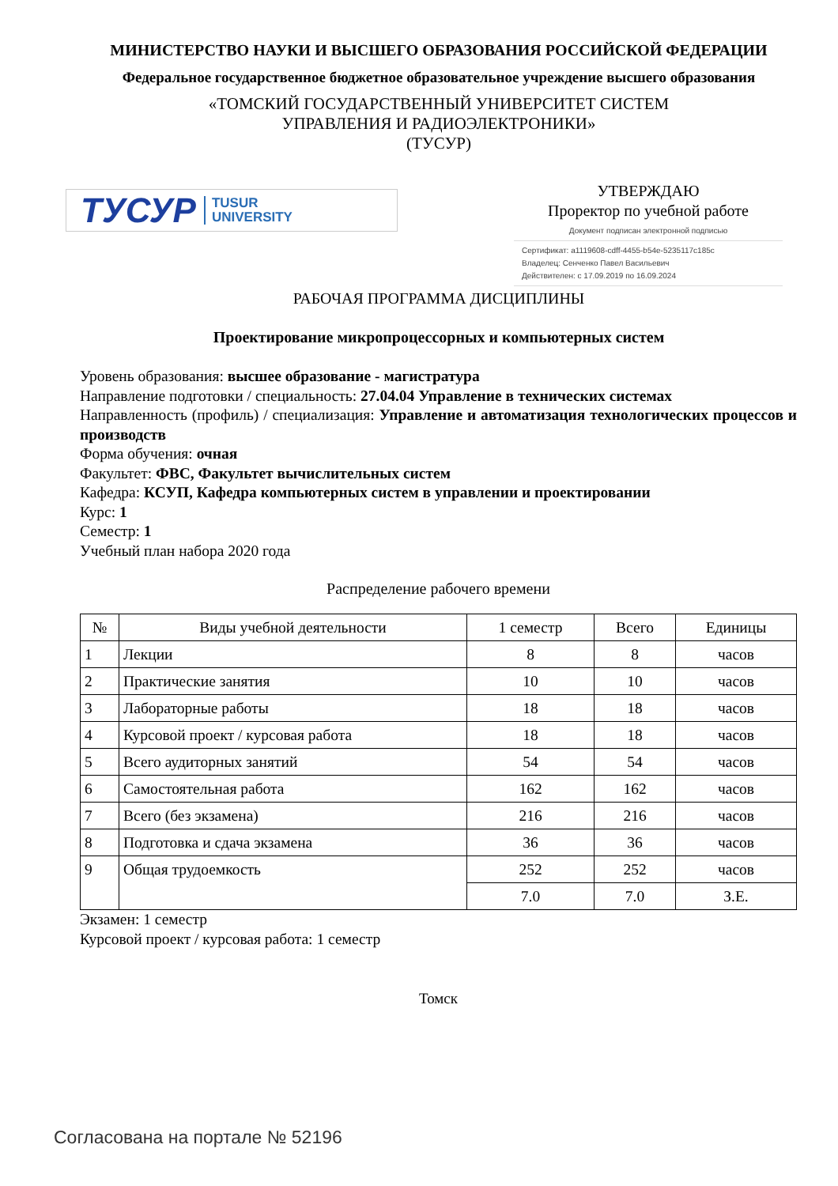МИНИСТЕРСТВО НАУКИ И ВЫСШЕГО ОБРАЗОВАНИЯ РОССИЙСКОЙ ФЕДЕРАЦИИ
Федеральное государственное бюджетное образовательное учреждение высшего образования
«ТОМСКИЙ ГОСУДАРСТВЕННЫЙ УНИВЕРСИТЕТ СИСТЕМ
УПРАВЛЕНИЯ И РАДИОЭЛЕКТРОНИКИ»
(ТУСУР)
ТУСУР TUSUR
UNIVERSITY
УТВЕРЖДАЮ
Проректор по учебной работе
Документ подписан электронной подписью
Сертификат: a1119608-cdff-4455-b54e-5235117c185c
Владелец: Сенченко Павел Васильевич
Действителен: с 17.09.2019 по 16.09.2024
РАБОЧАЯ ПРОГРАММА ДИСЦИПЛИНЫ
Проектирование микропроцессорных и компьютерных систем
Уровень образования: высшее образование - магистратура
Направление подготовки / специальность: 27.04.04 Управление в технических системах
Направленность (профиль) / специализация: Управление и автоматизация технологических процессов и производств
Форма обучения: очная
Факультет: ФВС, Факультет вычислительных систем
Кафедра: КСУП, Кафедра компьютерных систем в управлении и проектировании
Курс: 1
Семестр: 1
Учебный план набора 2020 года
Распределение рабочего времени
| № | Виды учебной деятельности | 1 семестр | Всего | Единицы |
| --- | --- | --- | --- | --- |
| 1 | Лекции | 8 | 8 | часов |
| 2 | Практические занятия | 10 | 10 | часов |
| 3 | Лабораторные работы | 18 | 18 | часов |
| 4 | Курсовой проект / курсовая работа | 18 | 18 | часов |
| 5 | Всего аудиторных занятий | 54 | 54 | часов |
| 6 | Самостоятельная работа | 162 | 162 | часов |
| 7 | Всего (без экзамена) | 216 | 216 | часов |
| 8 | Подготовка и сдача экзамена | 36 | 36 | часов |
| 9 | Общая трудоемкость | 252 | 252 | часов |
| | | 7.0 | 7.0 | З.Е. |
Экзамен: 1 семестр
Курсовой проект / курсовая работа: 1 семестр
Томск
Согласована на портале № 52196